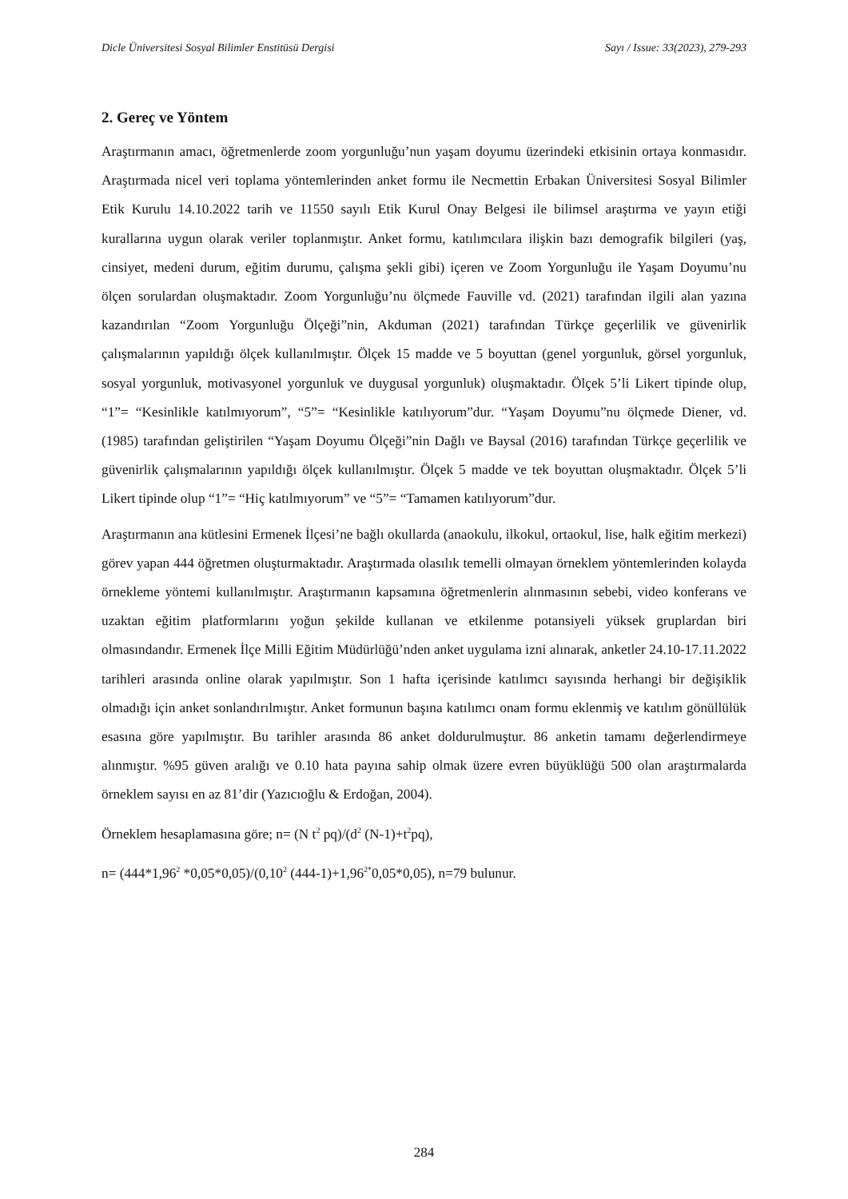Dicle Üniversitesi Sosyal Bilimler Enstitüsü Dergisi Sayı / Issue: 33(2023), 279-293
2. Gereç ve Yöntem
Araştırmanın amacı, öğretmenlerde zoom yorgunluğu’nun yaşam doyumu üzerindeki etkisinin ortaya konmasıdır. Araştırmada nicel veri toplama yöntemlerinden anket formu ile Necmettin Erbakan Üniversitesi Sosyal Bilimler Etik Kurulu 14.10.2022 tarih ve 11550 sayılı Etik Kurul Onay Belgesi ile bilimsel araştırma ve yayın etiği kurallarına uygun olarak veriler toplanmıştır. Anket formu, katılımcılara ilişkin bazı demografik bilgileri (yaş, cinsiyet, medeni durum, eğitim durumu, çalışma şekli gibi) içeren ve Zoom Yorgunluğu ile Yaşam Doyumu’nu ölçen sorulardan oluşmaktadır. Zoom Yorgunluğu’nu ölçmede Fauville vd. (2021) tarafından ilgili alan yazına kazandırılan “Zoom Yorgunluğu Ölçeği”nin, Akduman (2021) tarafından Türkçe geçerlilik ve güvenirlik çalışmalarının yapıldığı ölçek kullanılmıştır. Ölçek 15 madde ve 5 boyuttan (genel yorgunluk, görsel yorgunluk, sosyal yorgunluk, motivasyonel yorgunluk ve duygusal yorgunluk) oluşmaktadır. Ölçek 5’li Likert tipinde olup, “1”= “Kesinlikle katılmıyorum”, “5”= “Kesinlikle katılıyorum”dur. “Yaşam Doyumu”nu ölçmede Diener, vd. (1985) tarafından geliştirilen “Yaşam Doyumu Ölçeği”nin Dağlı ve Baysal (2016) tarafından Türkçe geçerlilik ve güvenirlik çalışmalarının yapıldığı ölçek kullanılmıştır. Ölçek 5 madde ve tek boyuttan oluşmaktadır. Ölçek 5’li Likert tipinde olup “1”= “Hiç katılmıyorum” ve “5”= “Tamamen katılıyorum”dur.
Araştırmanın ana kütlesini Ermenek İlçesi’ne bağlı okullarda (anaokulu, ilkokul, ortaokul, lise, halk eğitim merkezi) görev yapan 444 öğretmen oluşturmaktadır. Araştırmada olasılık temelli olmayan örneklem yöntemlerinden kolayda örnekleme yöntemi kullanılmıştır. Araştırmanın kapsamına öğretmenlerin alınmasının sebebi, video konferans ve uzaktan eğitim platformlarını yoğun şekilde kullanan ve etkilenme potansiyeli yüksek gruplardan biri olmasındandır. Ermenek İlçe Milli Eğitim Müdürlüğü’nden anket uygulama izni alınarak, anketler 24.10-17.11.2022 tarihleri arasında online olarak yapılmıştır. Son 1 hafta içerisinde katılımcı sayısında herhangi bir değişiklik olmadığı için anket sonlandırılmıştır. Anket formunun başına katılımcı onam formu eklenmiş ve katılım gönüllülük esasına göre yapılmıştır. Bu tarihler arasında 86 anket doldurulmuştur. 86 anketin tamamı değerlendirmeye alınmıştır. %95 güven aralığı ve 0.10 hata payına sahip olmak üzere evren büyüklüğü 500 olan araştırmalarda örneklem sayısı en az 81’dir (Yazıcıoğlu & Erdoğan, 2004).
Örneklem hesaplamasına göre; n= (N t<sup>2</sup> pq)/(d<sup>2</sup> (N-1)+t<sup>2</sup>pq),
n= (444*1,96<sup>2</sup> *0,05*0,05)/(0,10<sup>2</sup> (444-1)+1,96<sup>2*</sup>0,05*0,05), n=79 bulunur.
284